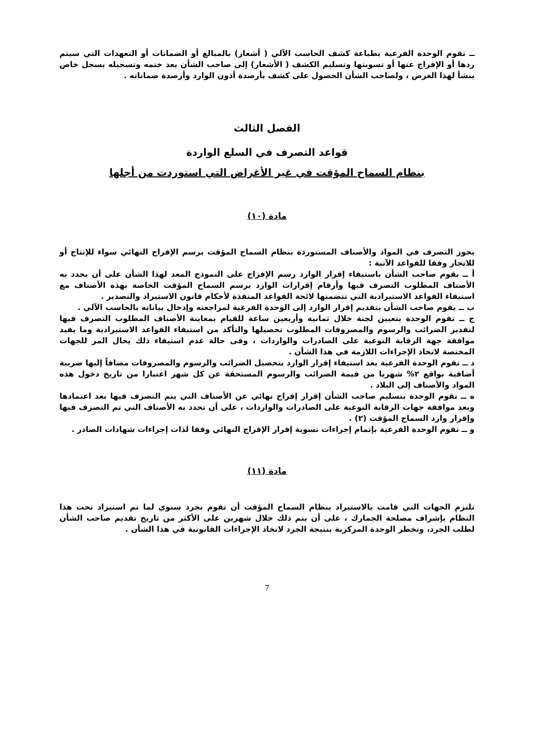ــ تقوم الوحدة الفرعية بطباعة كشف الحاسب الآلي ( أشعار) بالمبالغ أو الضمانات أو التعهدات التي سيتم ردها أو الإفراج عنها أو تسويتها وتسليم الكشف ( الأشعار) إلى صاحب الشأن بعد ختمه وتسجيله بسجل خاص ينشأ لهذا الغرض ، ولصاحب الشأن الحصول على كشف بأرصدة أذون الوارد وأرصدة ضماناته .
الفصل الثالث
قواعد التصرف في السلع الواردة
بنظام السماح المؤقت في غير الأغراض التي استوردت من أجلها
مادة (١٠)
يجوز التصرف في المواد والأصناف المستوردة بنظام السماح المؤقت برسم الإفراج النهائي سواء للإنتاج أو للاتجار وفقا للقواعد الآتية :
أ ــ يقوم صاحب الشأن باستيفاء إقرار الوارد رسم الإفراج على النموذج المعد لهذا الشأن على أن يحدد به الأصناف المطلوب التصرف فيها وأرقام إقرارات الوارد برسم السماح المؤقت الخاصة بهذه الأصناف مع استيفاء القواعد الاستيرادية التي تتضمنها لائحة القواعد المنفذة لأحكام قانون الاستيراد والتصدير .
ب ــ يقوم صاحب الشأن بتقديم إقرار الوارد إلى الوحدة الفرعية لمراجعته وإدخال بياناته بالحاسب الآلي .
ج ــ تقوم الوحدة بتعيين لجنة خلال ثمانية وأربعين ساعة للقيام بمعاينة الأصناف المطلوب التصرف فيها لتقدير الضرائب والرسوم والمصروفات المطلوب تحصيلها والتأكد من استيفاء القواعد الاستيرادية وما يفيد موافقة جهة الرقابة النوعية على الصادرات والواردات ، وفى حالة عدم استيفاء ذلك يحال المر للجهات المختصة لاتخاذ الإجراءات اللازمة في هذا الشأن .
د ــ تقوم الوحدة الفرعية بعد استيفاء إقرار الوارد بتحصيل الضرائب والرسوم والمصروفات مضافاً إليها ضريبة أضافية بواقع ٢% شهريا من قيمة الضرائب والرسوم المستحقة عن كل شهر اعتبارا من تاريخ دخول هذه المواد والأصناف إلى البلاد .
ه ــ تقوم الوحدة بتسليم صاحب الشأن إقرار إفراج نهائي عن الأصناف التي يتم التصرف فيها بعد اعتمادها وبعد موافقة جهات الرقابة النوعية على الصادرات والواردات ، على أن تحدد به الأصناف التي تم التصرف فيها وإقرار وارد السماح المؤقت (٢) .
و ــ تقوم الوحدة الفرعية بإتمام إجراءات تسوية إقرار الإفراج النهائي وفقا لذات إجراءات شهادات الصادر .
مادة (١١)
تلتزم الجهات التي قامت بالاستيراد بنظام السماح المؤقت أن تقوم بجرد سنوي لما تم استيراد تحت هذا النظام بإشراف مصلحة الجمارك ، على أن يتم ذلك خلال شهرين على الأكثر من تاريخ تقديم صاحب الشأن لطلب الجرد، وتخطر الوحدة المركزية بنتيجة الجرد لاتخاذ الإجراءات القانونية في هذا الشأن .
7